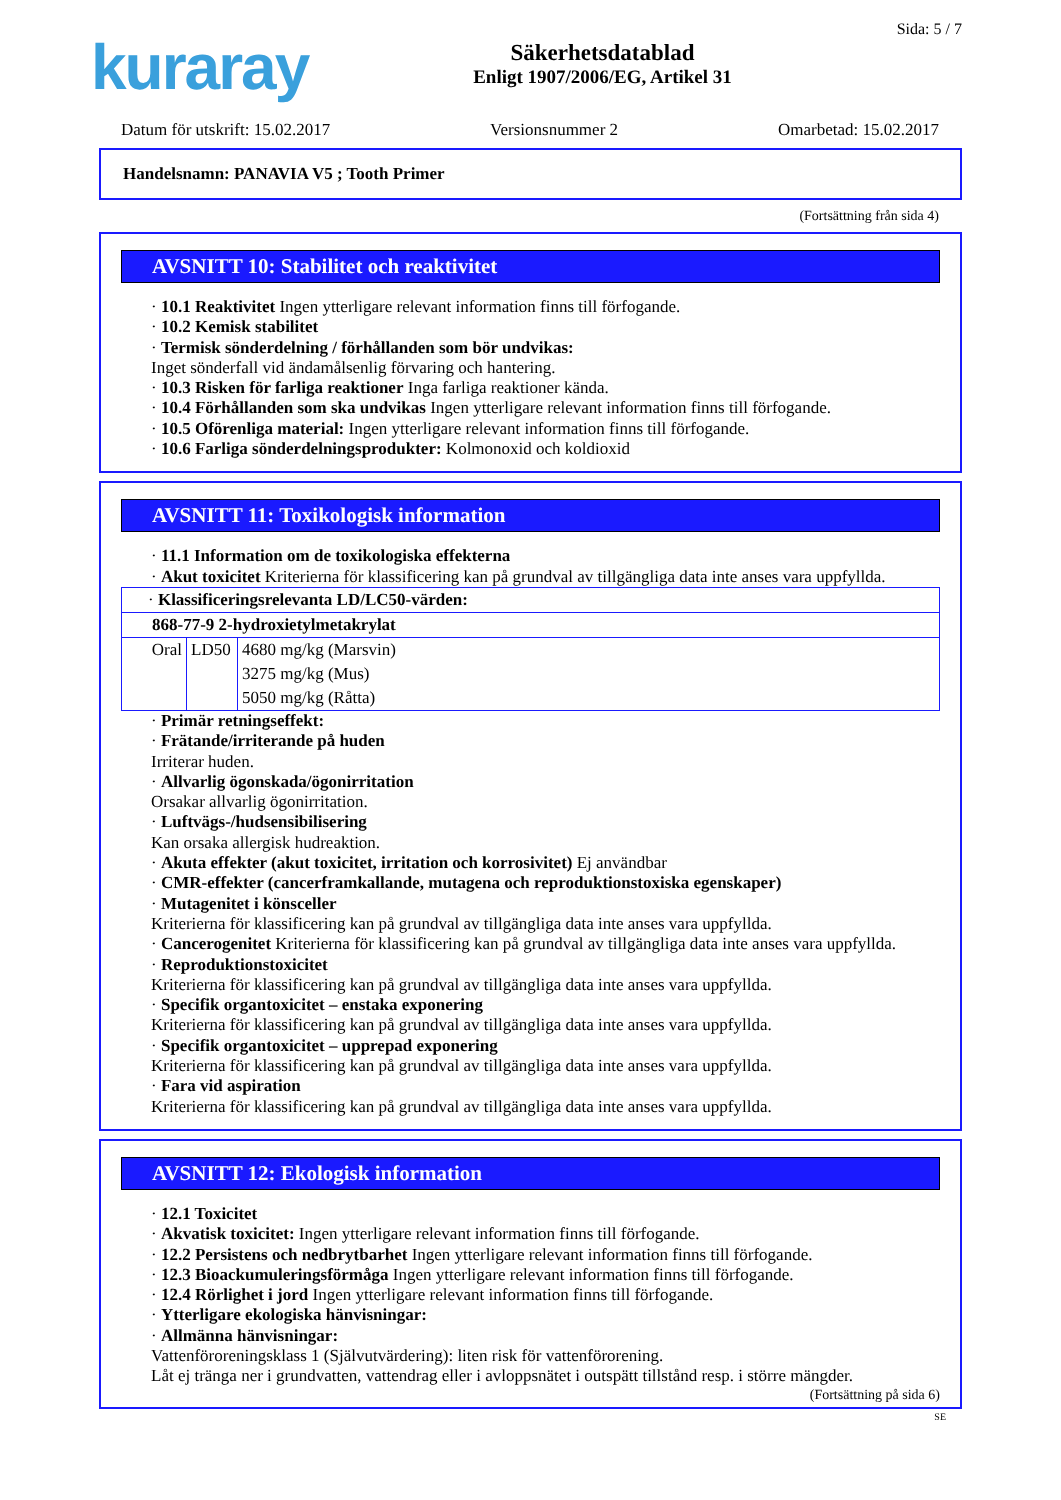kuraray
Säkerhetsdatablad
Enligt 1907/2006/EG, Artikel 31
Sida: 5 / 7
Datum för utskrift: 15.02.2017 Versionsnummer 2 Omarbetad: 15.02.2017
Handelsnamn: PANAVIA V5 ; Tooth Primer
(Fortsättning från sida 4)
AVSNITT 10: Stabilitet och reaktivitet
· 10.1 Reaktivitet Ingen ytterligare relevant information finns till förfogande.
· 10.2 Kemisk stabilitet
· Termisk sönderdelning / förhållanden som bör undvikas:
Inget sönderfall vid ändamålsenlig förvaring och hantering.
· 10.3 Risken för farliga reaktioner Inga farliga reaktioner kända.
· 10.4 Förhållanden som ska undvikas Ingen ytterligare relevant information finns till förfogande.
· 10.5 Oförenliga material: Ingen ytterligare relevant information finns till förfogande.
· 10.6 Farliga sönderdelningsprodukter: Kolmonoxid och koldioxid
AVSNITT 11: Toxikologisk information
· 11.1 Information om de toxikologiska effekterna
· Akut toxicitet Kriterierna för klassificering kan på grundval av tillgängliga data inte anses vara uppfyllda.
| · Klassificeringsrelevanta LD/LC50-värden: | | |
| 868-77-9 2-hydroxietylmetakrylat | | |
| Oral | LD50 | 4680 mg/kg (Marsvin) |
| | | 3275 mg/kg (Mus) |
| | | 5050 mg/kg (Råtta) |
· Primär retningseffekt:
· Frätande/irriterande på huden
Irriterar huden.
· Allvarlig ögonskada/ögonirritation
Orsakar allvarlig ögonirritation.
· Luftvägs-/hudsensibilisering
Kan orsaka allergisk hudreaktion.
· Akuta effekter (akut toxicitet, irritation och korrosivitet) Ej användbar
· CMR-effekter (cancerframkallande, mutagena och reproduktionstoxiska egenskaper)
· Mutagenitet i könsceller
Kriterierna för klassificering kan på grundval av tillgängliga data inte anses vara uppfyllda.
· Cancerogenitet Kriterierna för klassificering kan på grundval av tillgängliga data inte anses vara uppfyllda.
· Reproduktionstoxicitet
Kriterierna för klassificering kan på grundval av tillgängliga data inte anses vara uppfyllda.
· Specifik organtoxicitet – enstaka exponering
Kriterierna för klassificering kan på grundval av tillgängliga data inte anses vara uppfyllda.
· Specifik organtoxicitet – upprepad exponering
Kriterierna för klassificering kan på grundval av tillgängliga data inte anses vara uppfyllda.
· Fara vid aspiration
Kriterierna för klassificering kan på grundval av tillgängliga data inte anses vara uppfyllda.
AVSNITT 12: Ekologisk information
· 12.1 Toxicitet
· Akvatisk toxicitet: Ingen ytterligare relevant information finns till förfogande.
· 12.2 Persistens och nedbrytbarhet Ingen ytterligare relevant information finns till förfogande.
· 12.3 Bioackumuleringsförmåga Ingen ytterligare relevant information finns till förfogande.
· 12.4 Rörlighet i jord Ingen ytterligare relevant information finns till förfogande.
· Ytterligare ekologiska hänvisningar:
· Allmänna hänvisningar:
Vattenföroreningsklass 1 (Självutvärdering): liten risk för vattenförorening.
Låt ej tränga ner i grundvatten, vattendrag eller i avloppsnätet i outspätt tillstånd resp. i större mängder.
(Fortsättning på sida 6)
SE